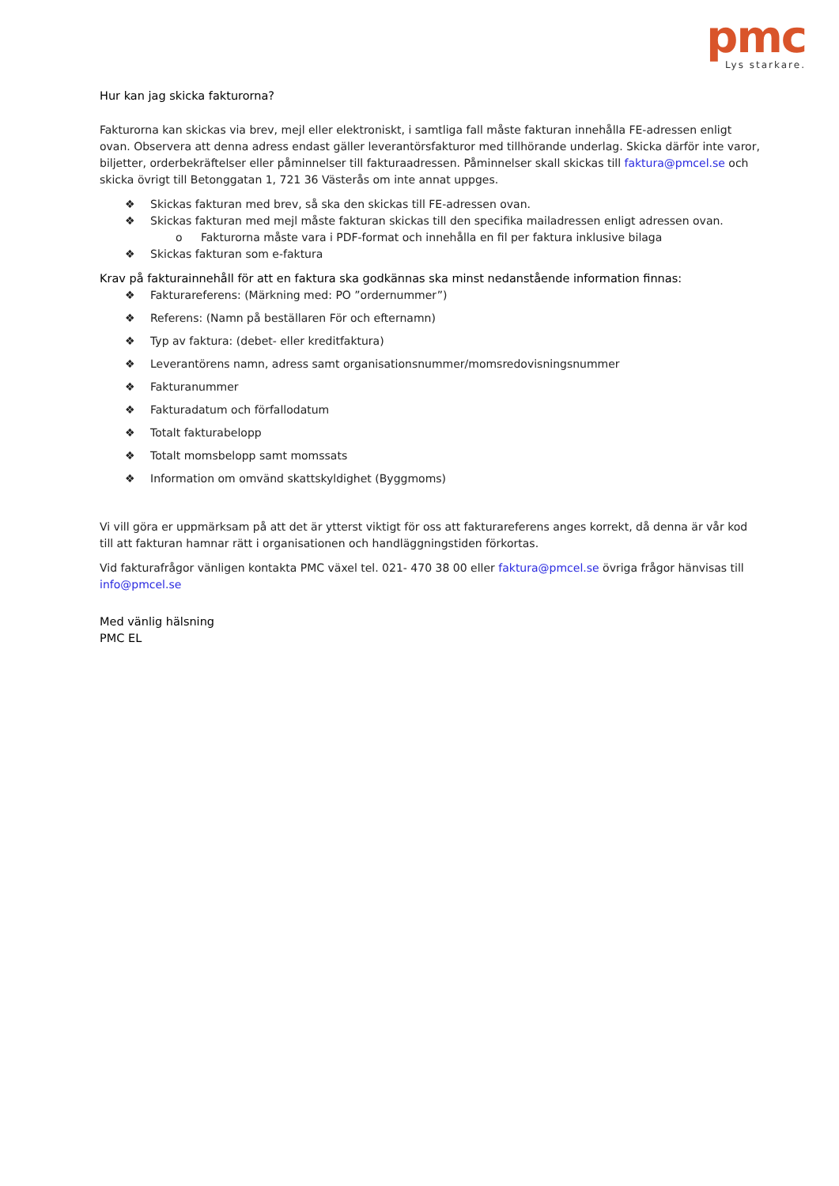pmc
Lys starkare.
Hur kan jag skicka fakturorna?
Fakturorna kan skickas via brev, mejl eller elektroniskt, i samtliga fall måste fakturan innehålla FE-adressen enligt ovan. Observera att denna adress endast gäller leverantörsfakturor med tillhörande underlag. Skicka därför inte varor, biljetter, orderbekräftelser eller påminnelser till fakturaadressen. Påminnelser skall skickas till faktura@pmcel.se och skicka övrigt till Betonggatan 1, 721 36 Västerås om inte annat uppges.
❖ Skickas fakturan med brev, så ska den skickas till FE-adressen ovan.
❖ Skickas fakturan med mejl måste fakturan skickas till den specifika mailadressen enligt adressen ovan.
o Fakturorna måste vara i PDF-format och innehålla en fil per faktura inklusive bilaga
❖ Skickas fakturan som e-faktura
Krav på fakturainnehåll för att en faktura ska godkännas ska minst nedanstående information finnas:
❖ Fakturareferens: (Märkning med: PO ”ordernummer”)
❖ Referens: (Namn på beställaren För och efternamn)
❖ Typ av faktura: (debet- eller kreditfaktura)
❖ Leverantörens namn, adress samt organisationsnummer/momsredovisningsnummer
❖ Fakturanummer
❖ Fakturadatum och förfallodatum
❖ Totalt fakturabelopp
❖ Totalt momsbelopp samt momssats
❖ Information om omvänd skattskyldighet (Byggmoms)
Vi vill göra er uppmärksam på att det är ytterst viktigt för oss att fakturareferens anges korrekt, då denna är vår kod till att fakturan hamnar rätt i organisationen och handläggningstiden förkortas.
Vid fakturafrågor vänligen kontakta PMC växel tel. 021- 470 38 00 eller faktura@pmcel.se övriga frågor hänvisas till info@pmcel.se
Med vänlig hälsning
PMC EL